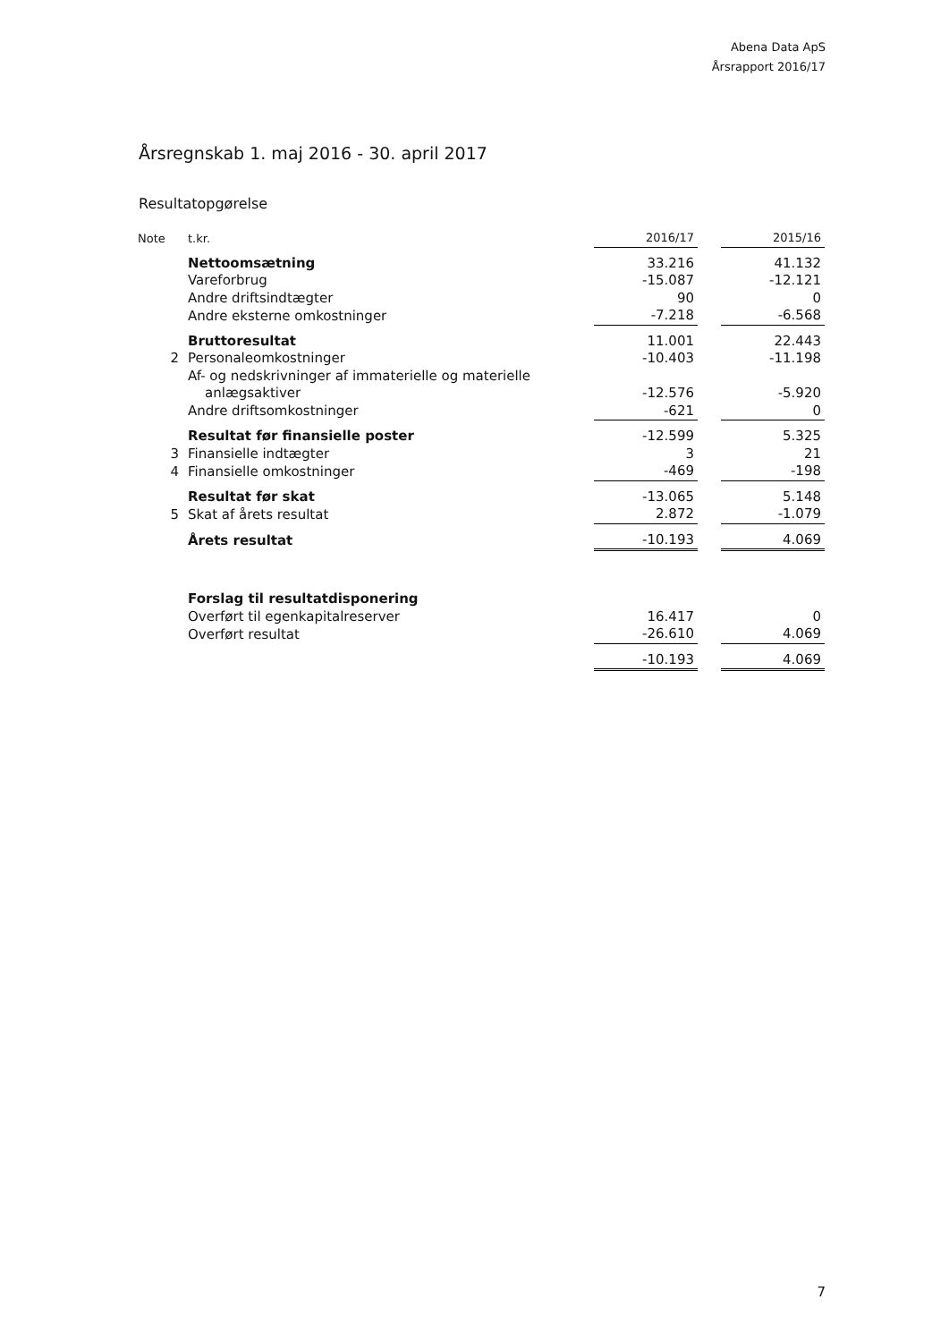Abena Data ApS
Årsrapport 2016/17
Årsregnskab 1. maj 2016 - 30. april 2017
Resultatopgørelse
| Note | t.kr. | 2016/17 | | 2015/16 |
| --- | --- | --- | --- | --- |
| | Nettoomsætning | 33.216 | | 41.132 |
| | Vareforbrug | -15.087 | | -12.121 |
| | Andre driftsindtægter | 90 | | 0 |
| | Andre eksterne omkostninger | -7.218 | | -6.568 |
| | Bruttoresultat | 11.001 | | 22.443 |
| 2 | Personaleomkostninger | -10.403 | | -11.198 |
| | Af- og nedskrivninger af immaterielle og materielle anlægsaktiver | -12.576 | | -5.920 |
| | Andre driftsomkostninger | -621 | | 0 |
| | Resultat før finansielle poster | -12.599 | | 5.325 |
| 3 | Finansielle indtægter | 3 | | 21 |
| 4 | Finansielle omkostninger | -469 | | -198 |
| | Resultat før skat | -13.065 | | 5.148 |
| 5 | Skat af årets resultat | 2.872 | | -1.079 |
| | Årets resultat | -10.193 | | 4.069 |
| | Forslag til resultatdisponering | | | |
| | Overført til egenkapitalreserver | 16.417 | | 0 |
| | Overført resultat | -26.610 | | 4.069 |
| | | -10.193 | | 4.069 |
7